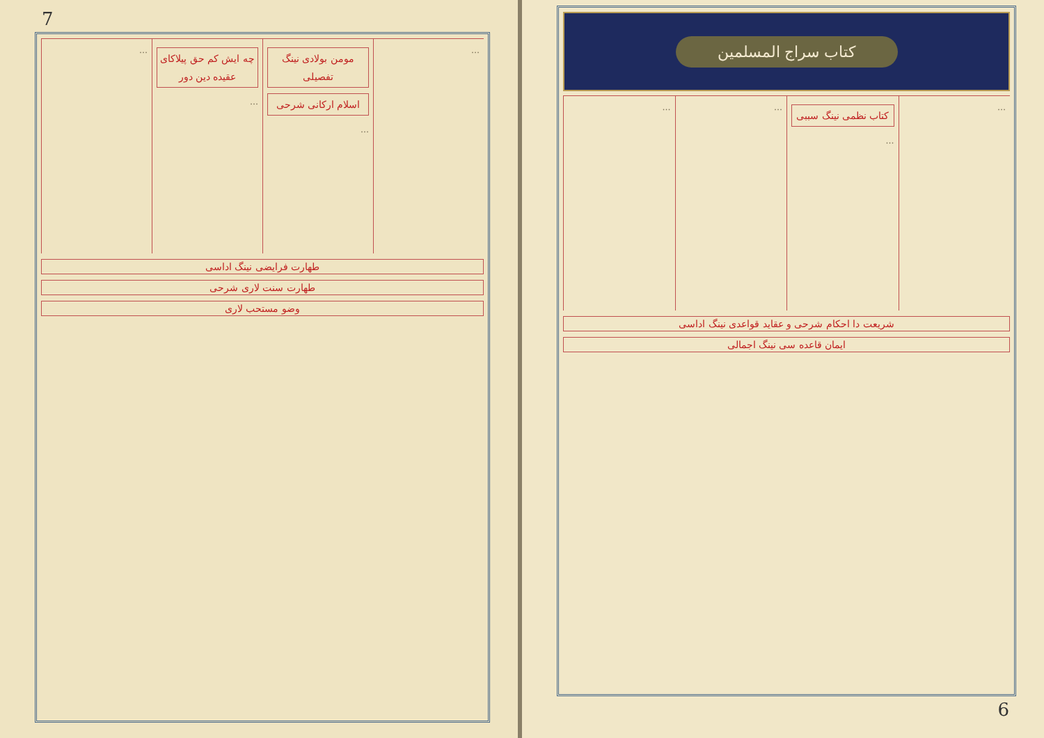کتاب سراج المسلمین
…
کتاب نظمی نینگ سببی
…
…
…
شریعت دا احکام شرحی و عقاید قواعدی نینگ اداسی
ایمان قاعده سی نینگ اجمالی
6
7
…
مومن بولادی نینگ تفصیلی
اسلام ارکانی شرحی
…
چه ایش کم حق پیلاکای عقیده دین دور
…
…
طهارت فرایضی نینگ اداسی
طهارت سنت لاری شرحی
وضو مستحب لاری